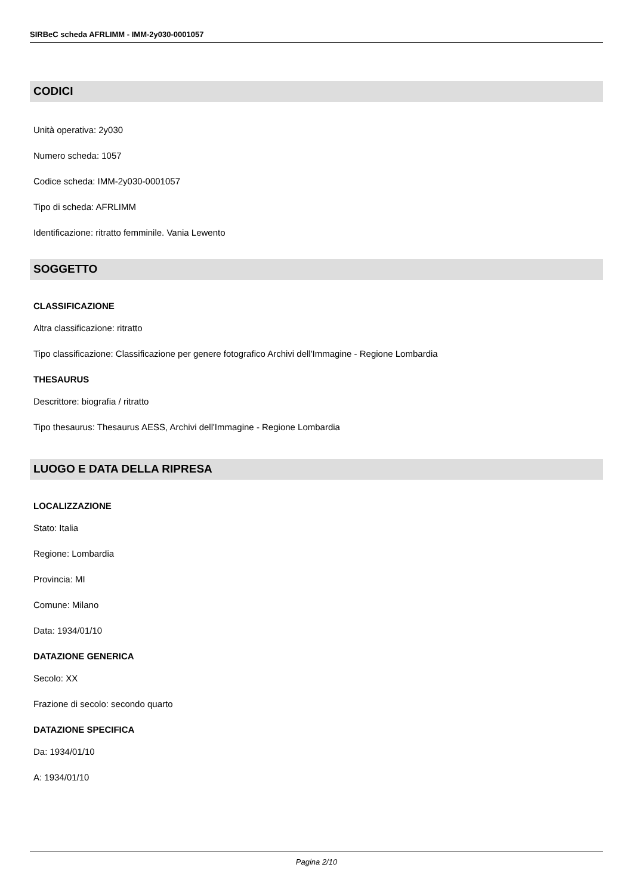SIRBeC scheda AFRLIMM - IMM-2y030-0001057
CODICI
Unità operativa: 2y030
Numero scheda: 1057
Codice scheda: IMM-2y030-0001057
Tipo di scheda: AFRLIMM
Identificazione: ritratto femminile. Vania Lewento
SOGGETTO
CLASSIFICAZIONE
Altra classificazione: ritratto
Tipo classificazione: Classificazione per genere fotografico Archivi dell'Immagine - Regione Lombardia
THESAURUS
Descrittore: biografia / ritratto
Tipo thesaurus: Thesaurus AESS, Archivi dell'Immagine - Regione Lombardia
LUOGO E DATA DELLA RIPRESA
LOCALIZZAZIONE
Stato: Italia
Regione: Lombardia
Provincia: MI
Comune: Milano
Data: 1934/01/10
DATAZIONE GENERICA
Secolo: XX
Frazione di secolo: secondo quarto
DATAZIONE SPECIFICA
Da: 1934/01/10
A: 1934/01/10
Pagina 2/10